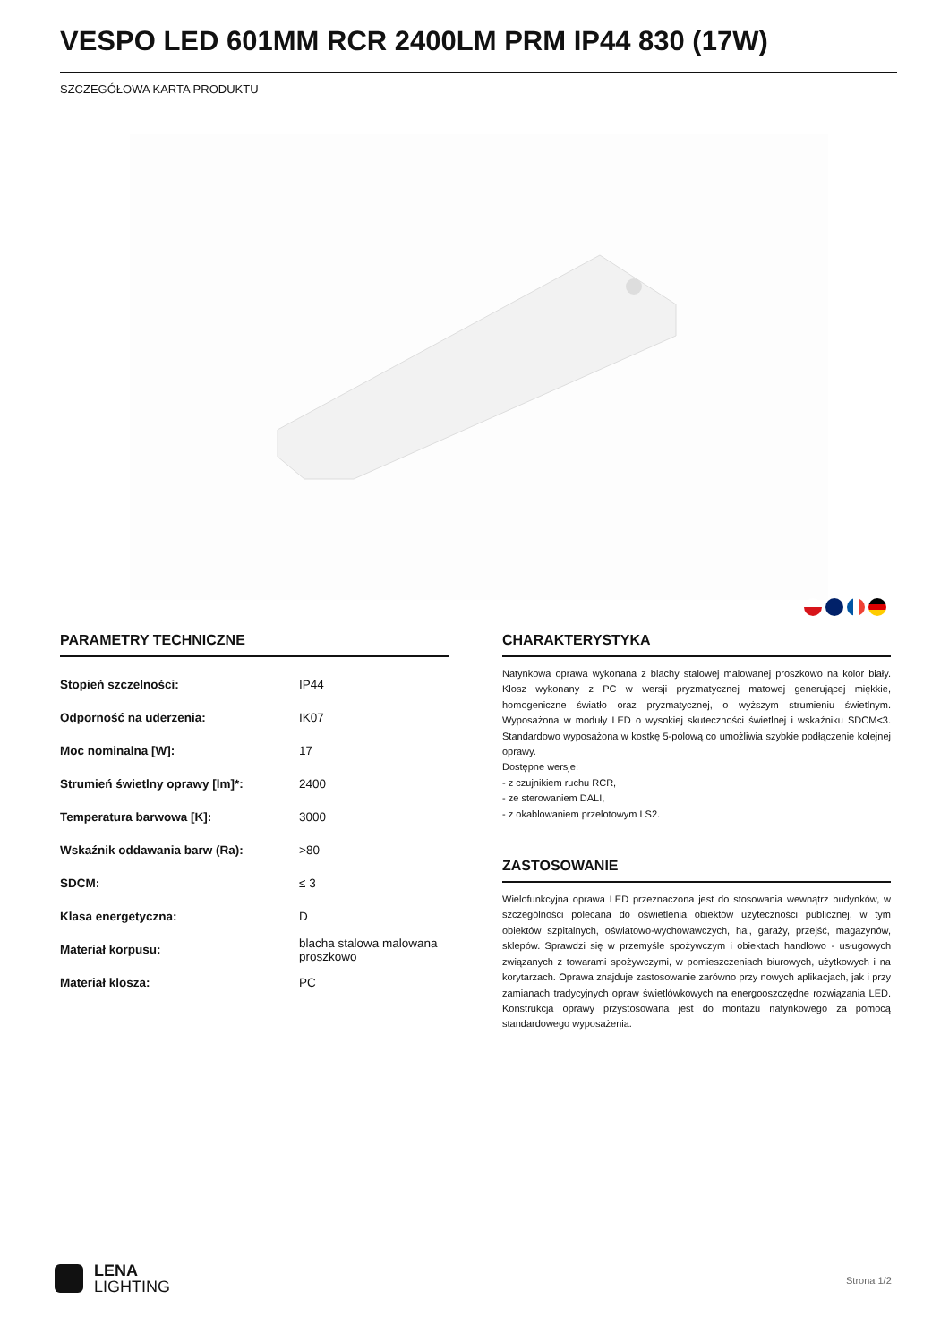VESPO LED 601MM RCR 2400LM PRM IP44 830 (17W)
SZCZEGÓŁOWA KARTA PRODUKTU
PARAMETRY TECHNICZNE
| Stopień szczelności: | IP44 |
| Odporność na uderzenia: | IK07 |
| Moc nominalna [W]: | 17 |
| Strumień świetlny oprawy [lm]*: | 2400 |
| Temperatura barwowa [K]: | 3000 |
| Wskaźnik oddawania barw (Ra): | >80 |
| SDCM: | ≤ 3 |
| Klasa energetyczna: | D |
| Materiał korpusu: | blacha stalowa malowana proszkowo |
| Materiał klosza: | PC |
CHARAKTERYSTYKA
Natynkowa oprawa wykonana z blachy stalowej malowanej proszkowo na kolor biały. Klosz wykonany z PC w wersji pryzmatycznej matowej generującej miękkie, homogeniczne światło oraz pryzmatycznej, o wyższym strumieniu świetlnym. Wyposażona w moduły LED o wysokiej skuteczności świetlnej i wskaźniku SDCM<3. Standardowo wyposażona w kostkę 5-polową co umożliwia szybkie podłączenie kolejnej oprawy.
Dostępne wersje:
- z czujnikiem ruchu RCR,
- ze sterowaniem DALI,
- z okablowaniem przelotowym LS2.
ZASTOSOWANIE
Wielofunkcyjna oprawa LED przeznaczona jest do stosowania wewnątrz budynków, w szczególności polecana do oświetlenia obiektów użyteczności publicznej, w tym obiektów szpitalnych, oświatowo-wychowawczych, hal, garaży, przejść, magazynów, sklepów. Sprawdzi się w przemyśle spożywczym i obiektach handlowo - usługowych związanych z towarami spożywczymi, w pomieszczeniach biurowych, użytkowych i na korytarzach. Oprawa znajduje zastosowanie zarówno przy nowych aplikacjach, jak i przy zamianach tradycyjnych opraw świetlówkowych na energooszczędne rozwiązania LED. Konstrukcja oprawy przystosowana jest do montażu natynkowego za pomocą standardowego wyposażenia.
LENA
LIGHTING
Strona 1/2